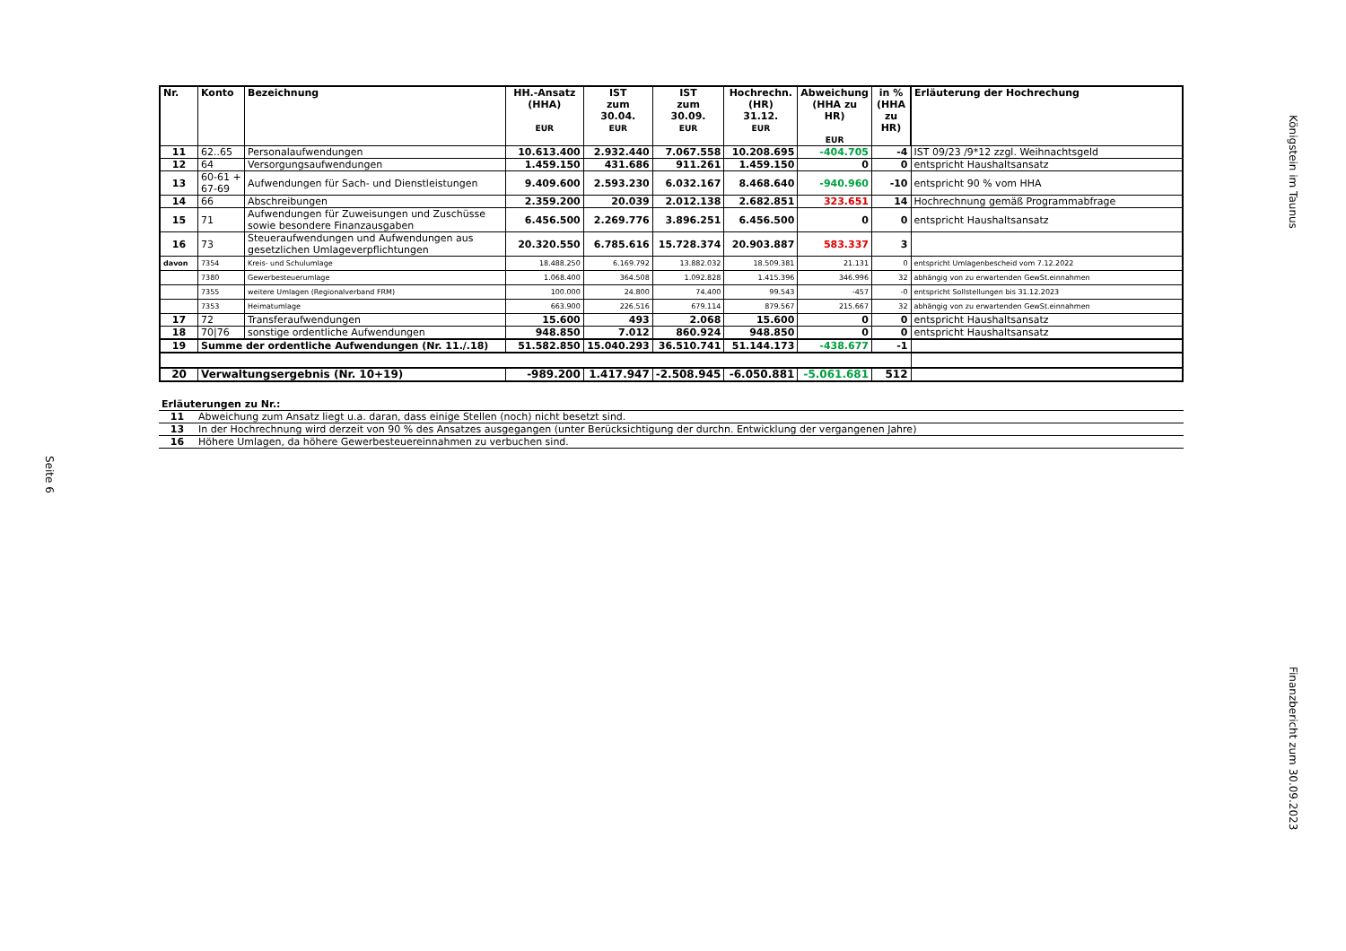Königstein im Taunus
| Nr. | Konto | Bezeichnung | HH.-Ansatz (HHA) EUR | IST zum 30.04. EUR | IST zum 30.09. EUR | Hochrechn. (HR) 31.12. EUR | Abweichung (HHA zu HR) EUR | in % (HHA zu HR) | Erläuterung der Hochrechung |
| --- | --- | --- | --- | --- | --- | --- | --- | --- | --- |
| 11 | 62..65 | Personalaufwendungen | 10.613.400 | 2.932.440 | 7.067.558 | 10.208.695 | -404.705 | -4 | IST 09/23 /9*12 zzgl. Weihnachtsgeld |
| 12 | 64 | Versorgungsaufwendungen | 1.459.150 | 431.686 | 911.261 | 1.459.150 | 0 | 0 | entspricht Haushaltsansatz |
| 13 | 60-61 + 67-69 | Aufwendungen für Sach- und Dienstleistungen | 9.409.600 | 2.593.230 | 6.032.167 | 8.468.640 | -940.960 | -10 | entspricht 90 % vom HHA |
| 14 | 66 | Abschreibungen | 2.359.200 | 20.039 | 2.012.138 | 2.682.851 | 323.651 | 14 | Hochrechnung gemäß Programmabfrage |
| 15 | 71 | Aufwendungen für Zuweisungen und Zuschüsse sowie besondere Finanzausgaben | 6.456.500 | 2.269.776 | 3.896.251 | 6.456.500 | 0 | 0 | entspricht Haushaltsansatz |
| 16 | 73 | Steueraufwendungen und Aufwendungen aus gesetzlichen Umlageverpflichtungen | 20.320.550 | 6.785.616 | 15.728.374 | 20.903.887 | 583.337 | 3 | |
| davon | 7354 | Kreis- und Schulumlage | 18.488.250 | 6.169.792 | 13.882.032 | 18.509.381 | 21.131 | 0 | entspricht Umlagenbescheid vom 7.12.2022 |
| | 7380 | Gewerbesteuerumlage | 1.068.400 | 364.508 | 1.092.828 | 1.415.396 | 346.996 | 32 | abhängig von zu erwartenden GewSt.einnahmen |
| | 7355 | weitere Umlagen (Regionalverband FRM) | 100.000 | 24.800 | 74.400 | 99.543 | -457 | -0 | entspricht Sollstellungen bis 31.12.2023 |
| | 7353 | Heimatumlage | 663.900 | 226.516 | 679.114 | 879.567 | 215.667 | 32 | abhängig von zu erwartenden GewSt.einnahmen |
| 17 | 72 | Transferaufwendungen | 15.600 | 493 | 2.068 | 15.600 | 0 | 0 | entspricht Haushaltsansatz |
| 18 | 70/76 | sonstige ordentliche Aufwendungen | 948.850 | 7.012 | 860.924 | 948.850 | 0 | 0 | entspricht Haushaltsansatz |
| 19 | Summe der ordentliche Aufwendungen (Nr. 11./.18) | | 51.582.850 | 15.040.293 | 36.510.741 | 51.144.173 | -438.677 | -1 | |
| 20 | Verwaltungsergebnis (Nr. 10+19) | | -989.200 | 1.417.947 | -2.508.945 | -6.050.881 | -5.061.681 | 512 | |
Erläuterungen zu Nr.:
| 11 | Abweichung zum Ansatz liegt u.a. daran, dass einige Stellen (noch) nicht besetzt sind. |
| 13 | In der Hochrechnung wird derzeit von 90 % des Ansatzes ausgegangen (unter Berücksichtigung der durchn. Entwicklung der vergangenen Jahre) |
| 16 | Höhere Umlagen, da höhere Gewerbesteuereinnahmen zu verbuchen sind. |
Seite 6
Finanzbericht zum 30.09.2023